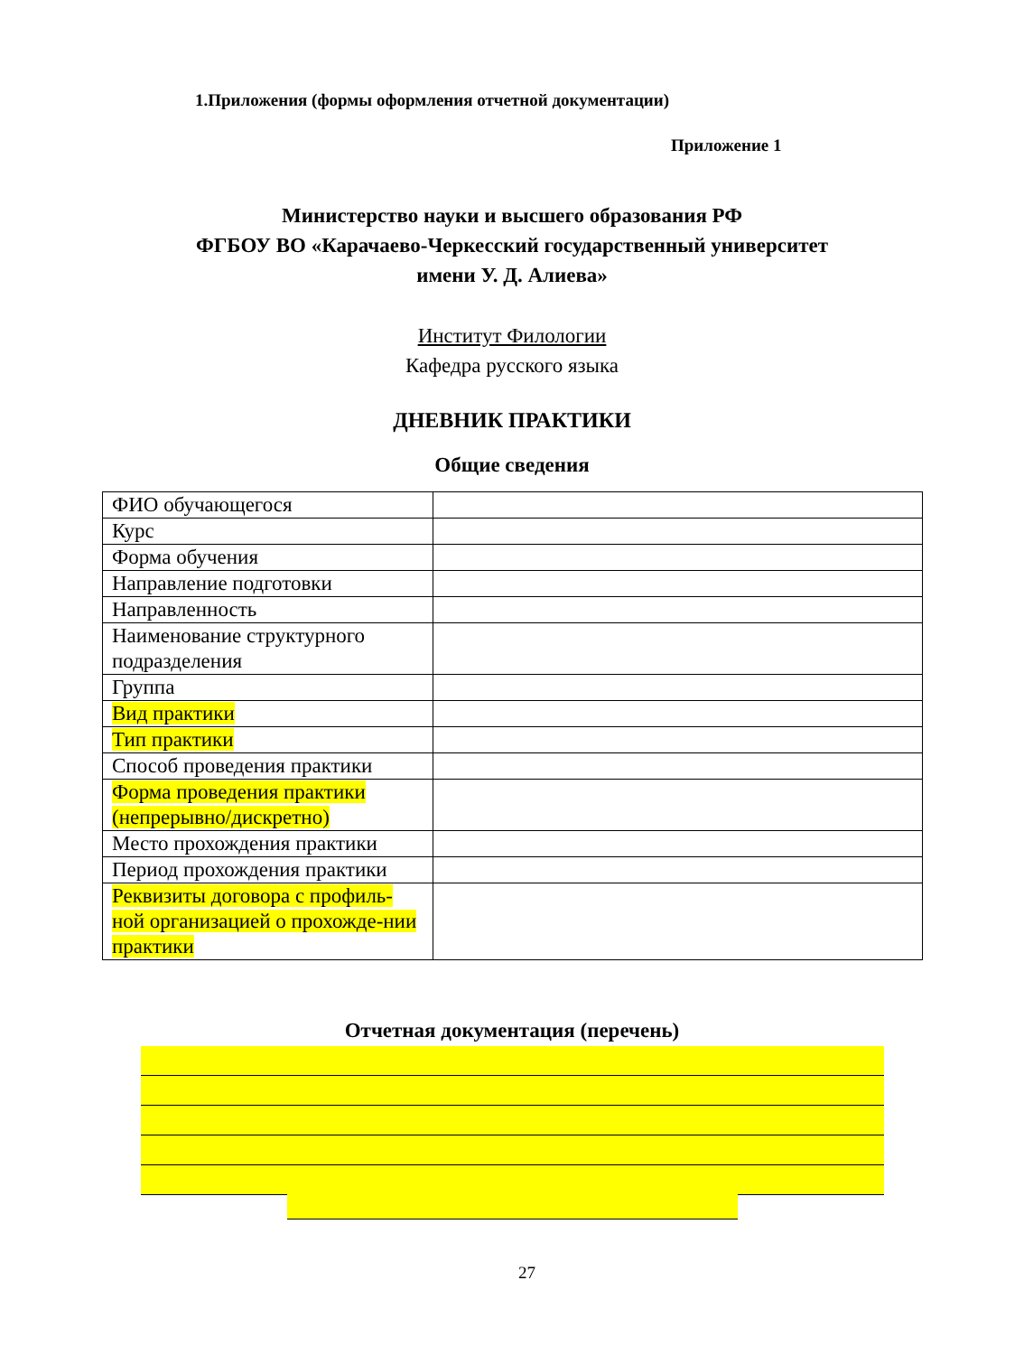1.Приложения (формы оформления отчетной документации)
Приложение 1
Министерство науки и высшего образования РФ
ФГБОУ ВО «Карачаево-Черкесский государственный университет
имени У. Д. Алиева»
Институт Филологии
Кафедра русского языка
ДНЕВНИК ПРАКТИКИ
Общие сведения
| ФИО обучающегося | |
| Курс | |
| Форма обучения | |
| Направление подготовки | |
| Направленность | |
| Наименование структурного подразделения | |
| Группа | |
| Вид практики | |
| Тип практики | |
| Способ проведения практики | |
| Форма проведения практики (непрерывно/дискретно) | |
| Место прохождения практики | |
| Период прохождения практики | |
| Реквизиты договора с профиль-ной организацией о прохожде-нии практики | |
Отчетная документация (перечень)
27